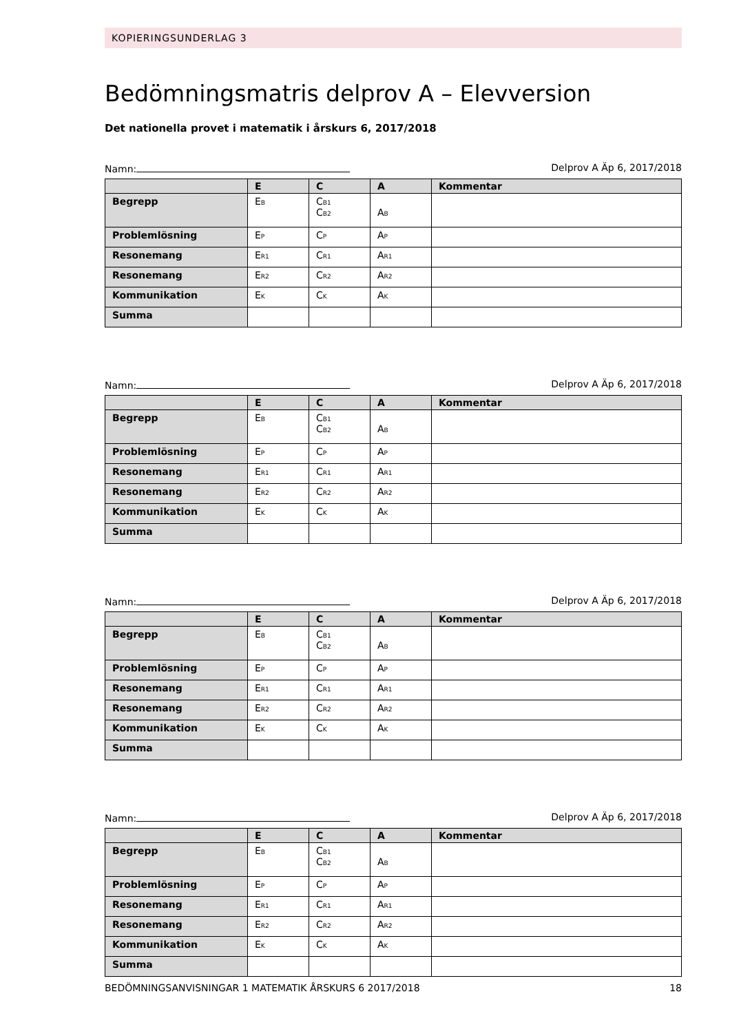KOPIERINGSUNDERLAG 3
Bedömningsmatris delprov A – Elevversion
Det nationella provet i matematik i årskurs 6, 2017/2018
Namn: Delprov A Äp 6, 2017/2018
| | E | C | A | Kommentar |
| --- | --- | --- | --- | --- |
| Begrepp | E<sub>B</sub> | C<sub>B1</sub> C<sub>B2</sub> | A<sub>B</sub> | |
| Problemlösning | E<sub>P</sub> | C<sub>P</sub> | A<sub>P</sub> | |
| Resonemang | E<sub>R1</sub> | C<sub>R1</sub> | A<sub>R1</sub> | |
| Resonemang | E<sub>R2</sub> | C<sub>R2</sub> | A<sub>R2</sub> | |
| Kommunikation | E<sub>K</sub> | C<sub>K</sub> | A<sub>K</sub> | |
| Summa | | | | |
Namn: Delprov A Äp 6, 2017/2018
| | E | C | A | Kommentar |
| --- | --- | --- | --- | --- |
| Begrepp | E<sub>B</sub> | C<sub>B1</sub> C<sub>B2</sub> | A<sub>B</sub> | |
| Problemlösning | E<sub>P</sub> | C<sub>P</sub> | A<sub>P</sub> | |
| Resonemang | E<sub>R1</sub> | C<sub>R1</sub> | A<sub>R1</sub> | |
| Resonemang | E<sub>R2</sub> | C<sub>R2</sub> | A<sub>R2</sub> | |
| Kommunikation | E<sub>K</sub> | C<sub>K</sub> | A<sub>K</sub> | |
| Summa | | | | |
Namn: Delprov A Äp 6, 2017/2018
| | E | C | A | Kommentar |
| --- | --- | --- | --- | --- |
| Begrepp | E<sub>B</sub> | C<sub>B1</sub> C<sub>B2</sub> | A<sub>B</sub> | |
| Problemlösning | E<sub>P</sub> | C<sub>P</sub> | A<sub>P</sub> | |
| Resonemang | E<sub>R1</sub> | C<sub>R1</sub> | A<sub>R1</sub> | |
| Resonemang | E<sub>R2</sub> | C<sub>R2</sub> | A<sub>R2</sub> | |
| Kommunikation | E<sub>K</sub> | C<sub>K</sub> | A<sub>K</sub> | |
| Summa | | | | |
Namn: Delprov A Äp 6, 2017/2018
| | E | C | A | Kommentar |
| --- | --- | --- | --- | --- |
| Begrepp | E<sub>B</sub> | C<sub>B1</sub> C<sub>B2</sub> | A<sub>B</sub> | |
| Problemlösning | E<sub>P</sub> | C<sub>P</sub> | A<sub>P</sub> | |
| Resonemang | E<sub>R1</sub> | C<sub>R1</sub> | A<sub>R1</sub> | |
| Resonemang | E<sub>R2</sub> | C<sub>R2</sub> | A<sub>R2</sub> | |
| Kommunikation | E<sub>K</sub> | C<sub>K</sub> | A<sub>K</sub> | |
| Summa | | | | |
BEDÖMNINGSANVISNINGAR 1 MATEMATIK ÅRSKURS 6 2017/2018 18